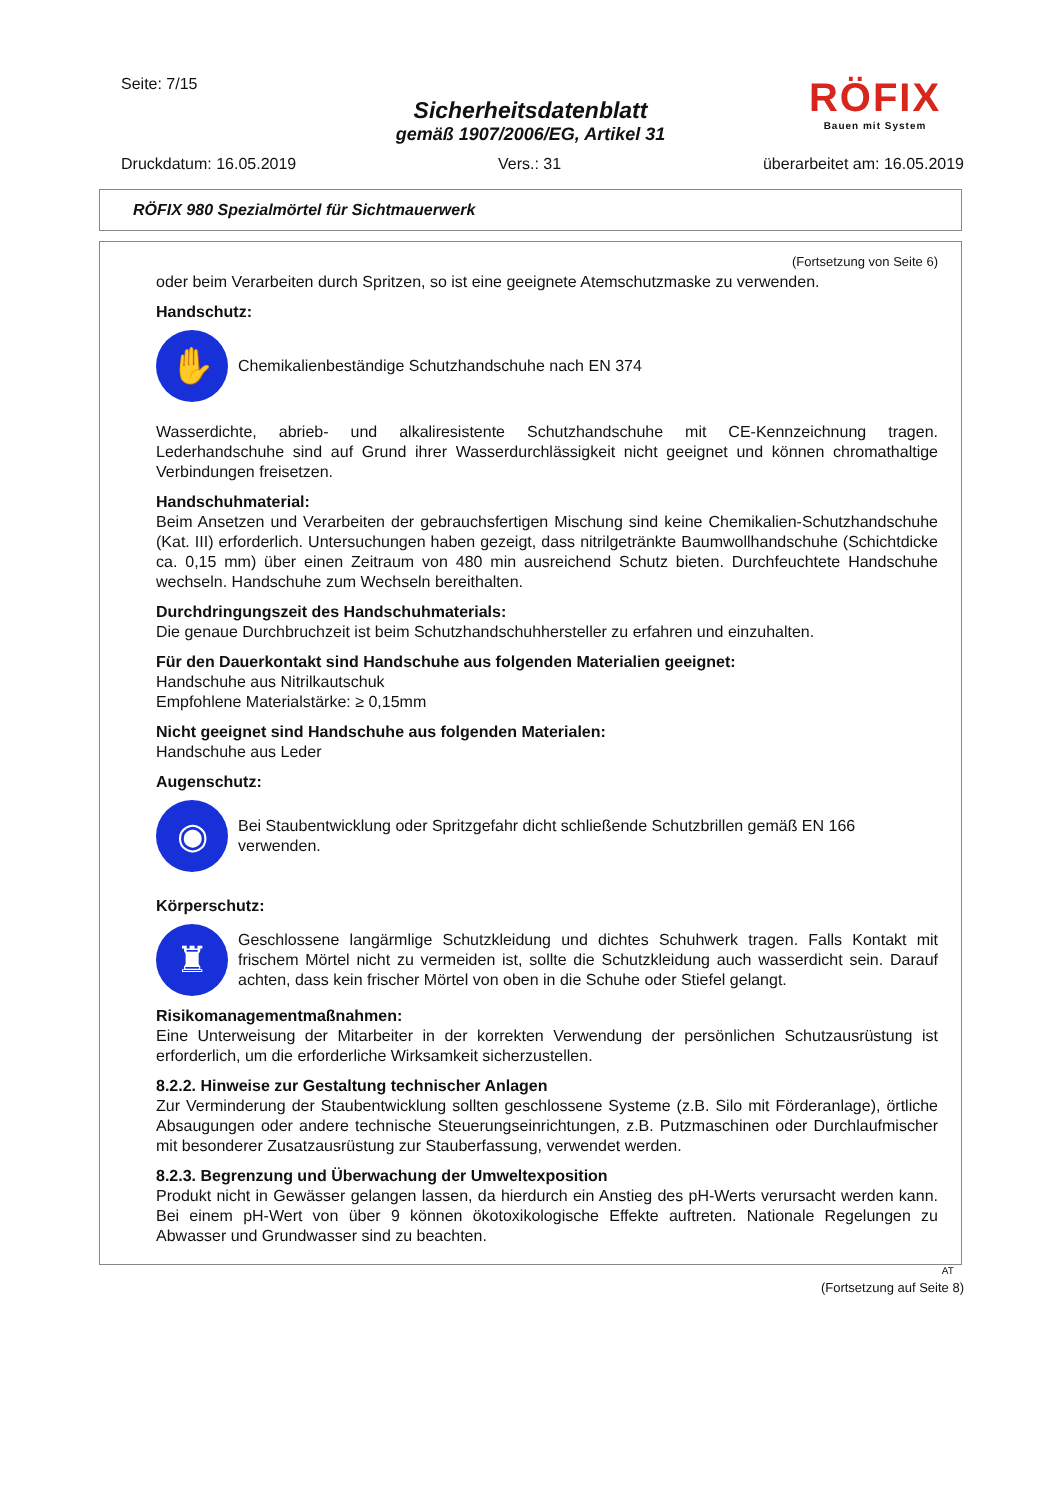Seite: 7/15
RÖFIX
Bauen mit System
Sicherheitsdatenblatt
gemäß 1907/2006/EG, Artikel 31
Druckdatum: 16.05.2019 Vers.: 31 überarbeitet am: 16.05.2019
RÖFIX 980 Spezialmörtel für Sichtmauerwerk
(Fortsetzung von Seite 6)
oder beim Verarbeiten durch Spritzen, so ist eine geeignete Atemschutzmaske zu verwenden.
Handschutz:
✋
Chemikalienbeständige Schutzhandschuhe nach EN 374
Wasserdichte, abrieb- und alkaliresistente Schutzhandschuhe mit CE-Kennzeichnung tragen. Lederhandschuhe sind auf Grund ihrer Wasserdurchlässigkeit nicht geeignet und können chromathaltige Verbindungen freisetzen.
Handschuhmaterial:
Beim Ansetzen und Verarbeiten der gebrauchsfertigen Mischung sind keine Chemikalien-Schutzhandschuhe (Kat. III) erforderlich. Untersuchungen haben gezeigt, dass nitrilgetränkte Baumwollhandschuhe (Schichtdicke ca. 0,15 mm) über einen Zeitraum von 480 min ausreichend Schutz bieten. Durchfeuchtete Handschuhe wechseln. Handschuhe zum Wechseln bereithalten.
Durchdringungszeit des Handschuhmaterials:
Die genaue Durchbruchzeit ist beim Schutzhandschuhhersteller zu erfahren und einzuhalten.
Für den Dauerkontakt sind Handschuhe aus folgenden Materialien geeignet:
Handschuhe aus Nitrilkautschuk
Empfohlene Materialstärke: ≥ 0,15mm
Nicht geeignet sind Handschuhe aus folgenden Materialen:
Handschuhe aus Leder
Augenschutz:
◉
Bei Staubentwicklung oder Spritzgefahr dicht schließende Schutzbrillen gemäß EN 166 verwenden.
Körperschutz:
♜
Geschlossene langärmlige Schutzkleidung und dichtes Schuhwerk tragen. Falls Kontakt mit frischem Mörtel nicht zu vermeiden ist, sollte die Schutzkleidung auch wasserdicht sein. Darauf achten, dass kein frischer Mörtel von oben in die Schuhe oder Stiefel gelangt.
Risikomanagementmaßnahmen:
Eine Unterweisung der Mitarbeiter in der korrekten Verwendung der persönlichen Schutzausrüstung ist erforderlich, um die erforderliche Wirksamkeit sicherzustellen.
8.2.2. Hinweise zur Gestaltung technischer Anlagen
Zur Verminderung der Staubentwicklung sollten geschlossene Systeme (z.B. Silo mit Förderanlage), örtliche Absaugungen oder andere technische Steuerungseinrichtungen, z.B. Putzmaschinen oder Durchlaufmischer mit besonderer Zusatzausrüstung zur Stauberfassung, verwendet werden.
8.2.3. Begrenzung und Überwachung der Umweltexposition
Produkt nicht in Gewässer gelangen lassen, da hierdurch ein Anstieg des pH-Werts verursacht werden kann. Bei einem pH-Wert von über 9 können ökotoxikologische Effekte auftreten. Nationale Regelungen zu Abwasser und Grundwasser sind zu beachten.
AT
(Fortsetzung auf Seite 8)